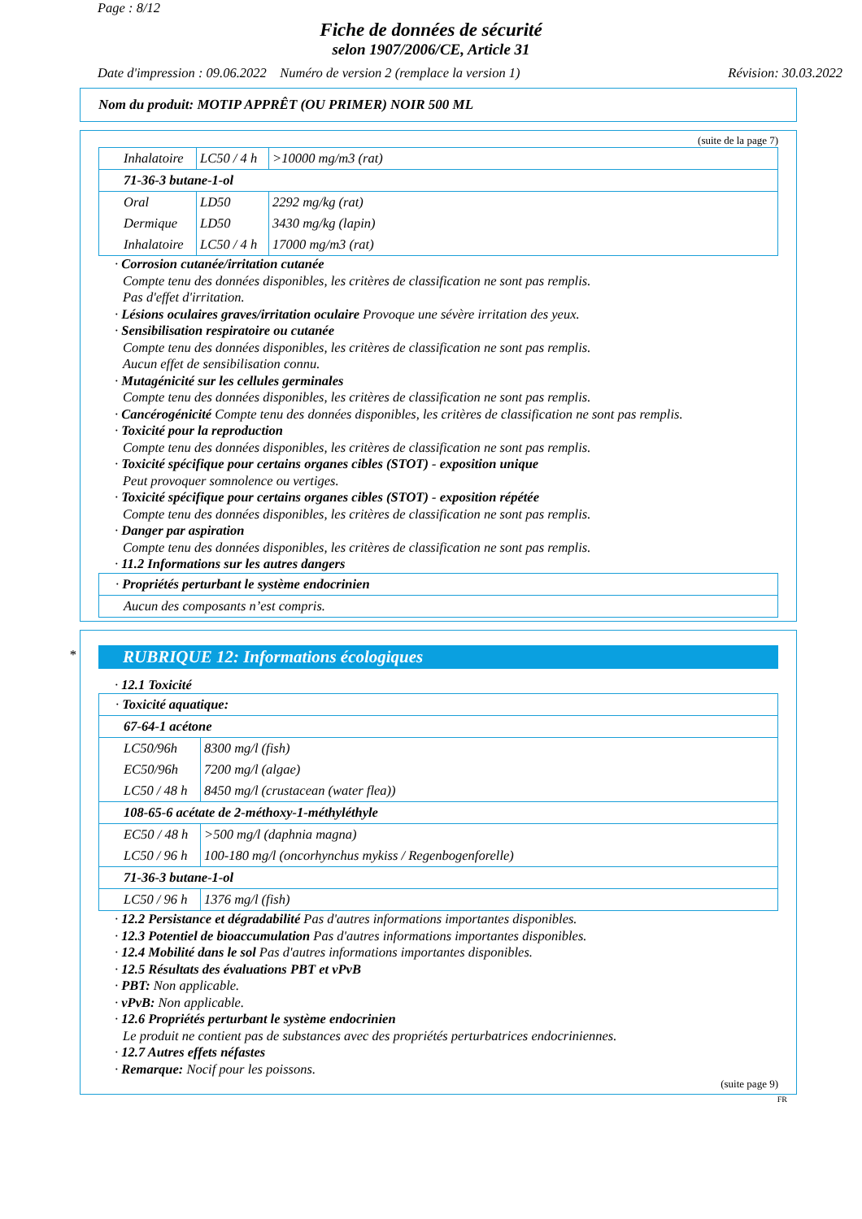Page : 8/12
Fiche de données de sécurité
selon 1907/2006/CE, Article 31
Date d'impression : 09.06.2022 Numéro de version 2 (remplace la version 1) Révision: 30.03.2022
Nom du produit: MOTIP APPRÊT (OU PRIMER) NOIR 500 ML
(suite de la page 7)
| Inhalatoire | LC50 / 4 h | >10000 mg/m3 (rat) |
| 71-36-3 butane-1-ol | | |
| Oral | LD50 | 2292 mg/kg (rat) |
| Dermique | LD50 | 3430 mg/kg (lapin) |
| Inhalatoire | LC50 / 4 h | 17000 mg/m3 (rat) |
· Corrosion cutanée/irritation cutanée
Compte tenu des données disponibles, les critères de classification ne sont pas remplis.
Pas d'effet d'irritation.
· Lésions oculaires graves/irritation oculaire Provoque une sévère irritation des yeux.
· Sensibilisation respiratoire ou cutanée
Compte tenu des données disponibles, les critères de classification ne sont pas remplis.
Aucun effet de sensibilisation connu.
· Mutagénicité sur les cellules germinales
Compte tenu des données disponibles, les critères de classification ne sont pas remplis.
· Cancérogénicité Compte tenu des données disponibles, les critères de classification ne sont pas remplis.
· Toxicité pour la reproduction
Compte tenu des données disponibles, les critères de classification ne sont pas remplis.
· Toxicité spécifique pour certains organes cibles (STOT) - exposition unique
Peut provoquer somnolence ou vertiges.
· Toxicité spécifique pour certains organes cibles (STOT) - exposition répétée
Compte tenu des données disponibles, les critères de classification ne sont pas remplis.
· Danger par aspiration
Compte tenu des données disponibles, les critères de classification ne sont pas remplis.
· 11.2 Informations sur les autres dangers
| · Propriétés perturbant le système endocrinien |
| Aucun des composants n’est compris. |
*
RUBRIQUE 12: Informations écologiques
· 12.1 Toxicité
| · Toxicité aquatique: | |
| 67-64-1 acétone | |
| LC50/96h | 8300 mg/l (fish) |
| EC50/96h | 7200 mg/l (algae) |
| LC50 / 48 h | 8450 mg/l (crustacean (water flea)) |
| 108-65-6 acétate de 2-méthoxy-1-méthyléthyle | |
| EC50 / 48 h | >500 mg/l (daphnia magna) |
| LC50 / 96 h | 100-180 mg/l (oncorhynchus mykiss / Regenbogenforelle) |
| 71-36-3 butane-1-ol | |
| LC50 / 96 h | 1376 mg/l (fish) |
· 12.2 Persistance et dégradabilité Pas d'autres informations importantes disponibles.
· 12.3 Potentiel de bioaccumulation Pas d'autres informations importantes disponibles.
· 12.4 Mobilité dans le sol Pas d'autres informations importantes disponibles.
· 12.5 Résultats des évaluations PBT et vPvB
· PBT: Non applicable.
· vPvB: Non applicable.
· 12.6 Propriétés perturbant le système endocrinien
Le produit ne contient pas de substances avec des propriétés perturbatrices endocriniennes.
· 12.7 Autres effets néfastes
· Remarque: Nocif pour les poissons.
(suite page 9)
FR